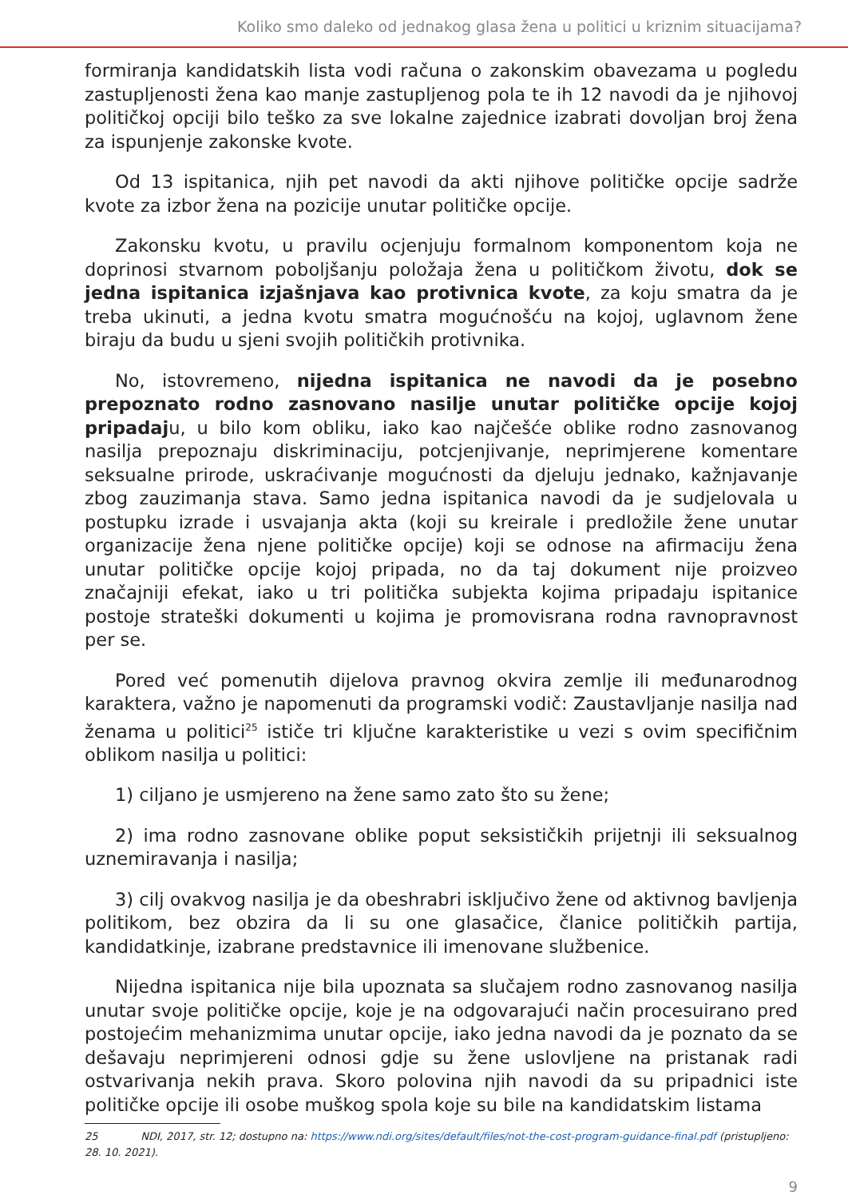Koliko smo daleko od jednakog glasa žena u politici u kriznim situacijama?
formiranja kandidatskih lista vodi računa o zakonskim obavezama u pogledu zastupljenosti žena kao manje zastupljenog pola te ih 12 navodi da je njihovoj političkoj opciji bilo teško za sve lokalne zajednice izabrati dovoljan broj žena za ispunjenje zakonske kvote.
Od 13 ispitanica, njih pet navodi da akti njihove političke opcije sadrže kvote za izbor žena na pozicije unutar političke opcije.
Zakonsku kvotu, u pravilu ocjenjuju formalnom komponentom koja ne doprinosi stvarnom poboljšanju položaja žena u političkom životu, dok se jedna ispitanica izjašnjava kao protivnica kvote, za koju smatra da je treba ukinuti, a jedna kvotu smatra mogućnošću na kojoj, uglavnom žene biraju da budu u sjeni svojih političkih protivnika.
No, istovremeno, nijedna ispitanica ne navodi da je posebno prepoznato rodno zasnovano nasilje unutar političke opcije kojoj pripadaju, u bilo kom obliku, iako kao najčešće oblike rodno zasnovanog nasilja prepoznaju diskriminaciju, potcjenjivanje, neprimjerene komentare seksualne prirode, uskraćivanje mogućnosti da djeluju jednako, kažnjavanje zbog zauzimanja stava. Samo jedna ispitanica navodi da je sudjelovala u postupku izrade i usvajanja akta (koji su kreirale i predložile žene unutar organizacije žena njene političke opcije) koji se odnose na afirmaciju žena unutar političke opcije kojoj pripada, no da taj dokument nije proizveo značajniji efekat, iako u tri politička subjekta kojima pripadaju ispitanice postoje strateški dokumenti u kojima je promovisrana rodna ravnopravnost per se.
Pored već pomenutih dijelova pravnog okvira zemlje ili međunarodnog karaktera, važno je napomenuti da programski vodič: Zaustavljanje nasilja nad ženama u politici<sup>25</sup> ističe tri ključne karakteristike u vezi s ovim specifičnim oblikom nasilja u politici:
1) ciljano je usmjereno na žene samo zato što su žene;
2) ima rodno zasnovane oblike poput seksističkih prijetnji ili seksualnog uznemiravanja i nasilja;
3) cilj ovakvog nasilja je da obeshrabri isključivo žene od aktivnog bavljenja politikom, bez obzira da li su one glasačice, članice političkih partija, kandidatkinje, izabrane predstavnice ili imenovane službenice.
Nijedna ispitanica nije bila upoznata sa slučajem rodno zasnovanog nasilja unutar svoje političke opcije, koje je na odgovarajući način procesuirano pred postojećim mehanizmima unutar opcije, iako jedna navodi da je poznato da se dešavaju neprimjereni odnosi gdje su žene uslovljene na pristanak radi ostvarivanja nekih prava. Skoro polovina njih navodi da su pripadnici iste političke opcije ili osobe muškog spola koje su bile na kandidatskim listama
25 NDI, 2017, str. 12; dostupno na: https://www.ndi.org/sites/default/files/not-the-cost-program-guidance-final.pdf (pristupljeno: 28. 10. 2021).
9